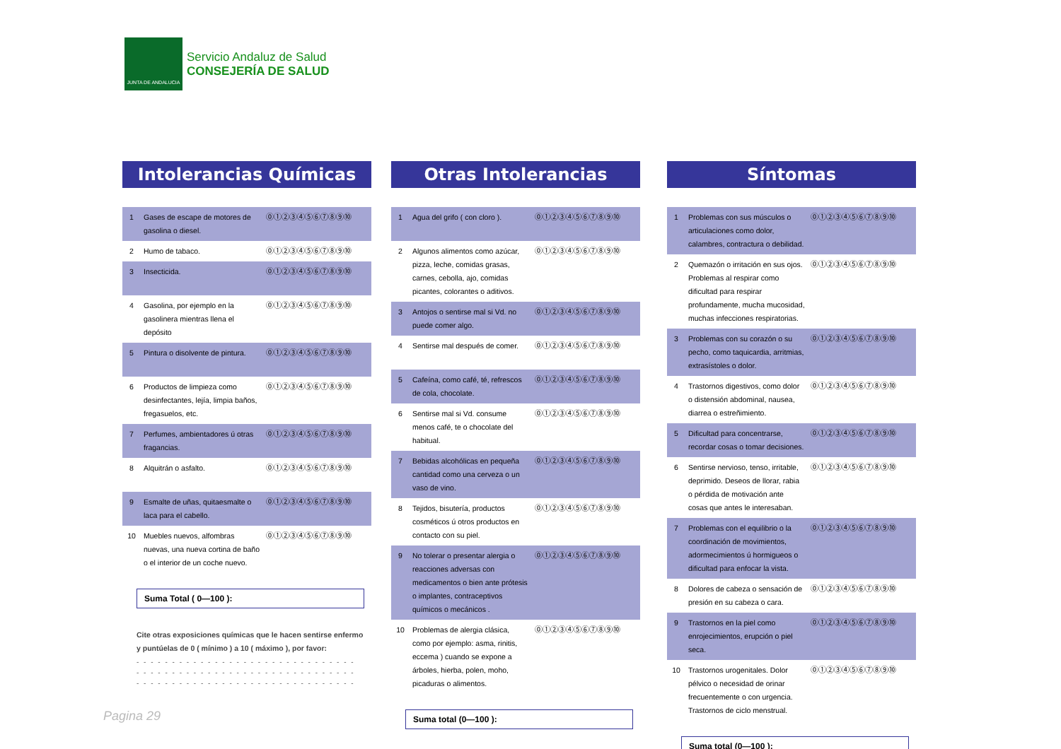JUNTA DE ANDALUCIA
Servicio Andaluz de Salud
CONSEJERÍA DE SALUD
Intolerancias Químicas
| 1 | Gases de escape de motores de gasolina o diesel. | ⓪①②③④⑤⑥⑦⑧⑨⑩ |
| 2 | Humo de tabaco. | ⓪①②③④⑤⑥⑦⑧⑨⑩ |
| 3 | Insecticida. | ⓪①②③④⑤⑥⑦⑧⑨⑩ |
| 4 | Gasolina, por ejemplo en la gasolinera mientras llena el depósito | ⓪①②③④⑤⑥⑦⑧⑨⑩ |
| 5 | Pintura o disolvente de pintura. | ⓪①②③④⑤⑥⑦⑧⑨⑩ |
| 6 | Productos de limpieza como desinfectantes, lejía, limpia baños, fregasuelos, etc. | ⓪①②③④⑤⑥⑦⑧⑨⑩ |
| 7 | Perfumes, ambientadores ú otras fragancias. | ⓪①②③④⑤⑥⑦⑧⑨⑩ |
| 8 | Alquitrán o asfalto. | ⓪①②③④⑤⑥⑦⑧⑨⑩ |
| 9 | Esmalte de uñas, quitaesmalte o laca para el cabello. | ⓪①②③④⑤⑥⑦⑧⑨⑩ |
| 10 | Muebles nuevos, alfombras nuevas, una nueva cortina de baño o el interior de un coche nuevo. | ⓪①②③④⑤⑥⑦⑧⑨⑩ |
Suma Total ( 0—100 ):
Cite otras exposiciones químicas que le hacen sentirse enfermo y puntúelas de 0 ( mínimo ) a 10 ( máximo ), por favor:
- - - - - - - - - - - - - - - - - - - - - - - - - - - - - - -
- - - - - - - - - - - - - - - - - - - - - - - - - - - - - - -
- - - - - - - - - - - - - - - - - - - - - - - - - - - - - - -
Otras Intolerancias
| 1 | Agua del grifo ( con cloro ). | ⓪①②③④⑤⑥⑦⑧⑨⑩ |
| 2 | Algunos alimentos como azúcar, pizza, leche, comidas grasas, carnes, cebolla, ajo, comidas picantes, colorantes o aditivos. | ⓪①②③④⑤⑥⑦⑧⑨⑩ |
| 3 | Antojos o sentirse mal si Vd. no puede comer algo. | ⓪①②③④⑤⑥⑦⑧⑨⑩ |
| 4 | Sentirse mal después de comer. | ⓪①②③④⑤⑥⑦⑧⑨⑩ |
| 5 | Cafeína, como café, té, refrescos de cola, chocolate. | ⓪①②③④⑤⑥⑦⑧⑨⑩ |
| 6 | Sentirse mal si Vd. consume menos café, te o chocolate del habitual. | ⓪①②③④⑤⑥⑦⑧⑨⑩ |
| 7 | Bebidas alcohólicas en pequeña cantidad como una cerveza o un vaso de vino. | ⓪①②③④⑤⑥⑦⑧⑨⑩ |
| 8 | Tejidos, bisutería, productos cosméticos ú otros productos en contacto con su piel. | ⓪①②③④⑤⑥⑦⑧⑨⑩ |
| 9 | No tolerar o presentar alergia o reacciones adversas con medicamentos o bien ante prótesis o implantes, contraceptivos químicos o mecánicos . | ⓪①②③④⑤⑥⑦⑧⑨⑩ |
| 10 | Problemas de alergia clásica, como por ejemplo: asma, rinitis, eccema ) cuando se expone a árboles, hierba, polen, moho, picaduras o alimentos. | ⓪①②③④⑤⑥⑦⑧⑨⑩ |
Suma total (0—100 ):
Síntomas
| 1 | Problemas con sus músculos o articulaciones como dolor, calambres, contractura o debilidad. | ⓪①②③④⑤⑥⑦⑧⑨⑩ |
| 2 | Quemazón o irritación en sus ojos. Problemas al respirar como dificultad para respirar profundamente, mucha mucosidad, muchas infecciones respiratorias. | ⓪①②③④⑤⑥⑦⑧⑨⑩ |
| 3 | Problemas con su corazón o su pecho, como taquicardia, arritmias, extrasístoles o dolor. | ⓪①②③④⑤⑥⑦⑧⑨⑩ |
| 4 | Trastornos digestivos, como dolor o distensión abdominal, nausea, diarrea o estreñimiento. | ⓪①②③④⑤⑥⑦⑧⑨⑩ |
| 5 | Dificultad para concentrarse, recordar cosas o tomar decisiones. | ⓪①②③④⑤⑥⑦⑧⑨⑩ |
| 6 | Sentirse nervioso, tenso, irritable, deprimido. Deseos de llorar, rabia o pérdida de motivación ante cosas que antes le interesaban. | ⓪①②③④⑤⑥⑦⑧⑨⑩ |
| 7 | Problemas con el equilibrio o la coordinación de movimientos, adormecimientos ú hormigueos o dificultad para enfocar la vista. | ⓪①②③④⑤⑥⑦⑧⑨⑩ |
| 8 | Dolores de cabeza o sensación de presión en su cabeza o cara. | ⓪①②③④⑤⑥⑦⑧⑨⑩ |
| 9 | Trastornos en la piel como enrojecimientos, erupción o piel seca. | ⓪①②③④⑤⑥⑦⑧⑨⑩ |
| 10 | Trastornos urogenitales. Dolor pélvico o necesidad de orinar frecuentemente o con urgencia. Trastornos de ciclo menstrual. | ⓪①②③④⑤⑥⑦⑧⑨⑩ |
Suma total (0—100 ):
Pagina 29